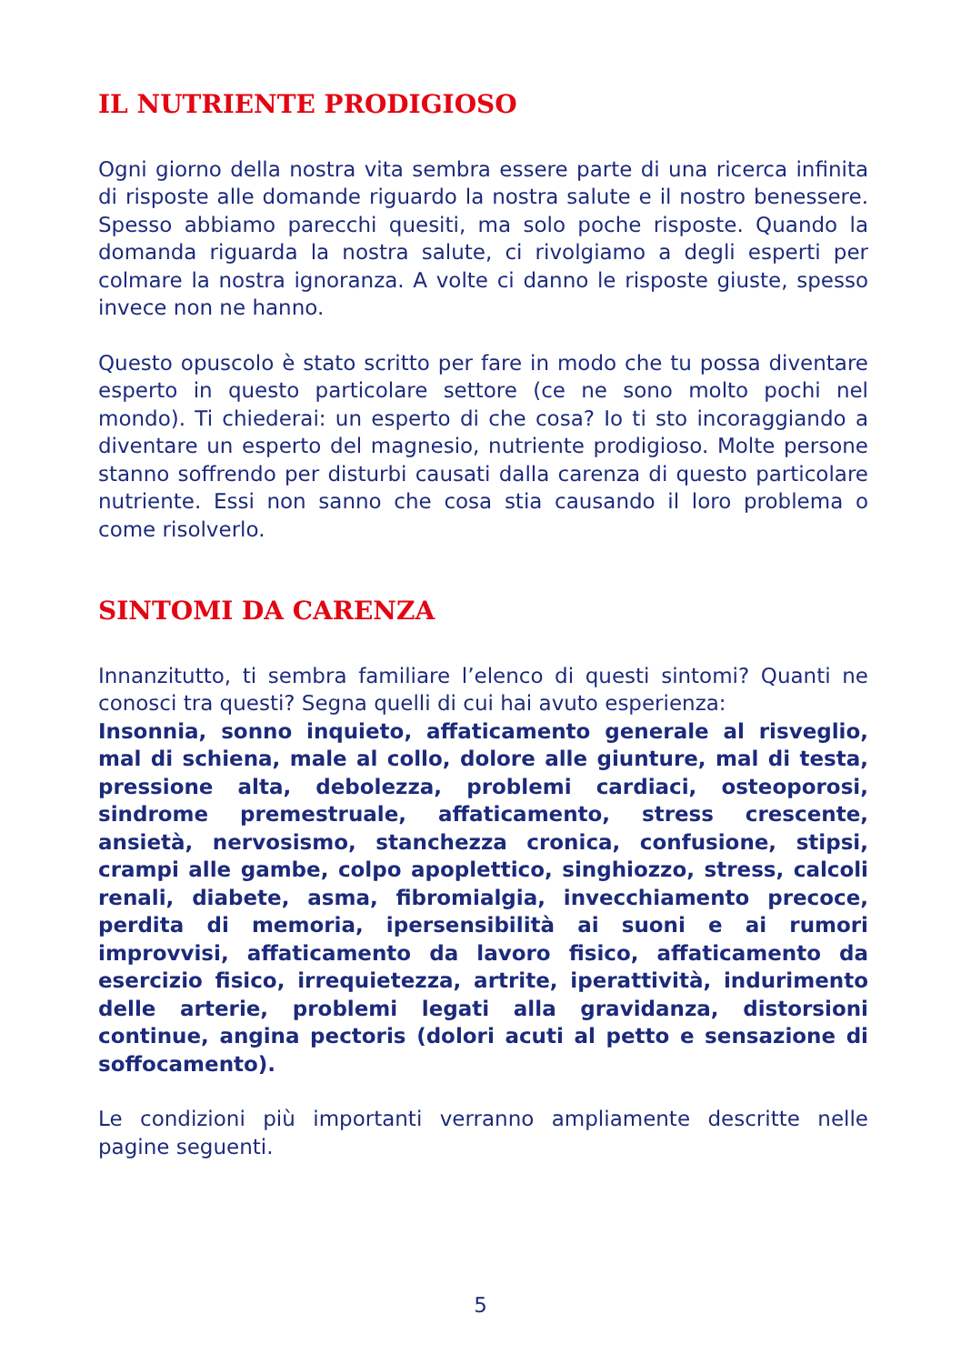IL NUTRIENTE PRODIGIOSO
Ogni giorno della nostra vita sembra essere parte di una ricerca infinita di risposte alle domande riguardo la nostra salute e il nostro benessere. Spesso abbiamo parecchi quesiti, ma solo poche risposte. Quando la domanda riguarda la nostra salute, ci rivolgiamo a degli esperti per colmare la nostra ignoranza. A volte ci danno le risposte giuste, spesso invece non ne hanno.
Questo opuscolo è stato scritto per fare in modo che tu possa diventare esperto in questo particolare settore (ce ne sono molto pochi nel mondo). Ti chiederai: un esperto di che cosa? Io ti sto incoraggiando a diventare un esperto del magnesio, nutriente prodigioso. Molte persone stanno soffrendo per disturbi causati dalla carenza di questo particolare nutriente. Essi non sanno che cosa stia causando il loro problema o come risolverlo.
SINTOMI DA CARENZA
Innanzitutto, ti sembra familiare l’elenco di questi sintomi? Quanti ne conosci tra questi? Segna quelli di cui hai avuto esperienza:
Insonnia, sonno inquieto, affaticamento generale al risveglio, mal di schiena, male al collo, dolore alle giunture, mal di testa, pressione alta, debolezza, problemi cardiaci, osteoporosi, sindrome premestruale, affaticamento, stress crescente, ansietà, nervosismo, stanchezza cronica, confusione, stipsi, crampi alle gambe, colpo apoplettico, singhiozzo, stress, calcoli renali, diabete, asma, fibromialgia, invecchiamento precoce, perdita di memoria, ipersensibilità ai suoni e ai rumori improvvisi, affaticamento da lavoro fisico, affaticamento da esercizio fisico, irrequietezza, artrite, iperattività, indurimento delle arterie, problemi legati alla gravidanza, distorsioni continue, angina pectoris (dolori acuti al petto e sensazione di soffocamento).
Le condizioni più importanti verranno ampliamente descritte nelle pagine seguenti.
5